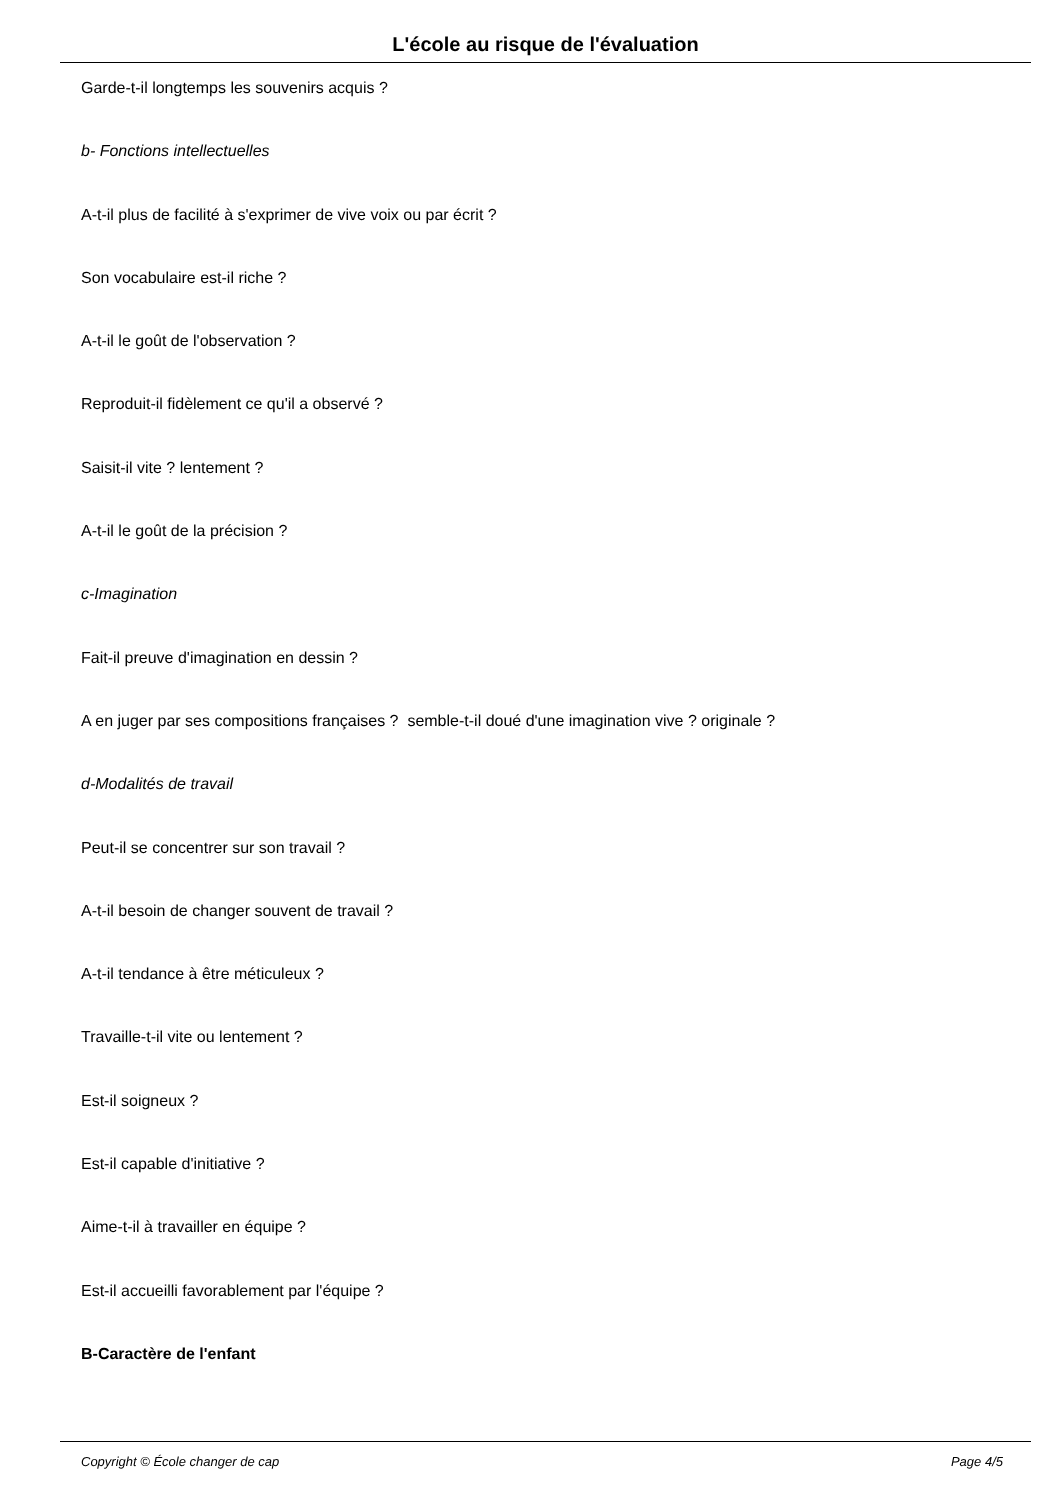L'école au risque de l'évaluation
Garde-t-il longtemps les souvenirs acquis ?
b- Fonctions intellectuelles
A-t-il plus de facilité à s'exprimer de vive voix ou par écrit ?
Son vocabulaire est-il riche ?
A-t-il le goût de l'observation ?
Reproduit-il fidèlement ce qu'il a observé ?
Saisit-il vite ? lentement ?
A-t-il le goût de la précision ?
c-Imagination
Fait-il preuve d'imagination en dessin ?
A en juger par ses compositions françaises ? semble-t-il doué d'une imagination vive ? originale ?
d-Modalités de travail
Peut-il se concentrer sur son travail ?
A-t-il besoin de changer souvent de travail ?
A-t-il tendance à être méticuleux ?
Travaille-t-il vite ou lentement ?
Est-il soigneux ?
Est-il capable d'initiative ?
Aime-t-il à travailler en équipe ?
Est-il accueilli favorablement par l'équipe ?
B-Caractère de l'enfant
Copyright © École changer de cap Page 4/5